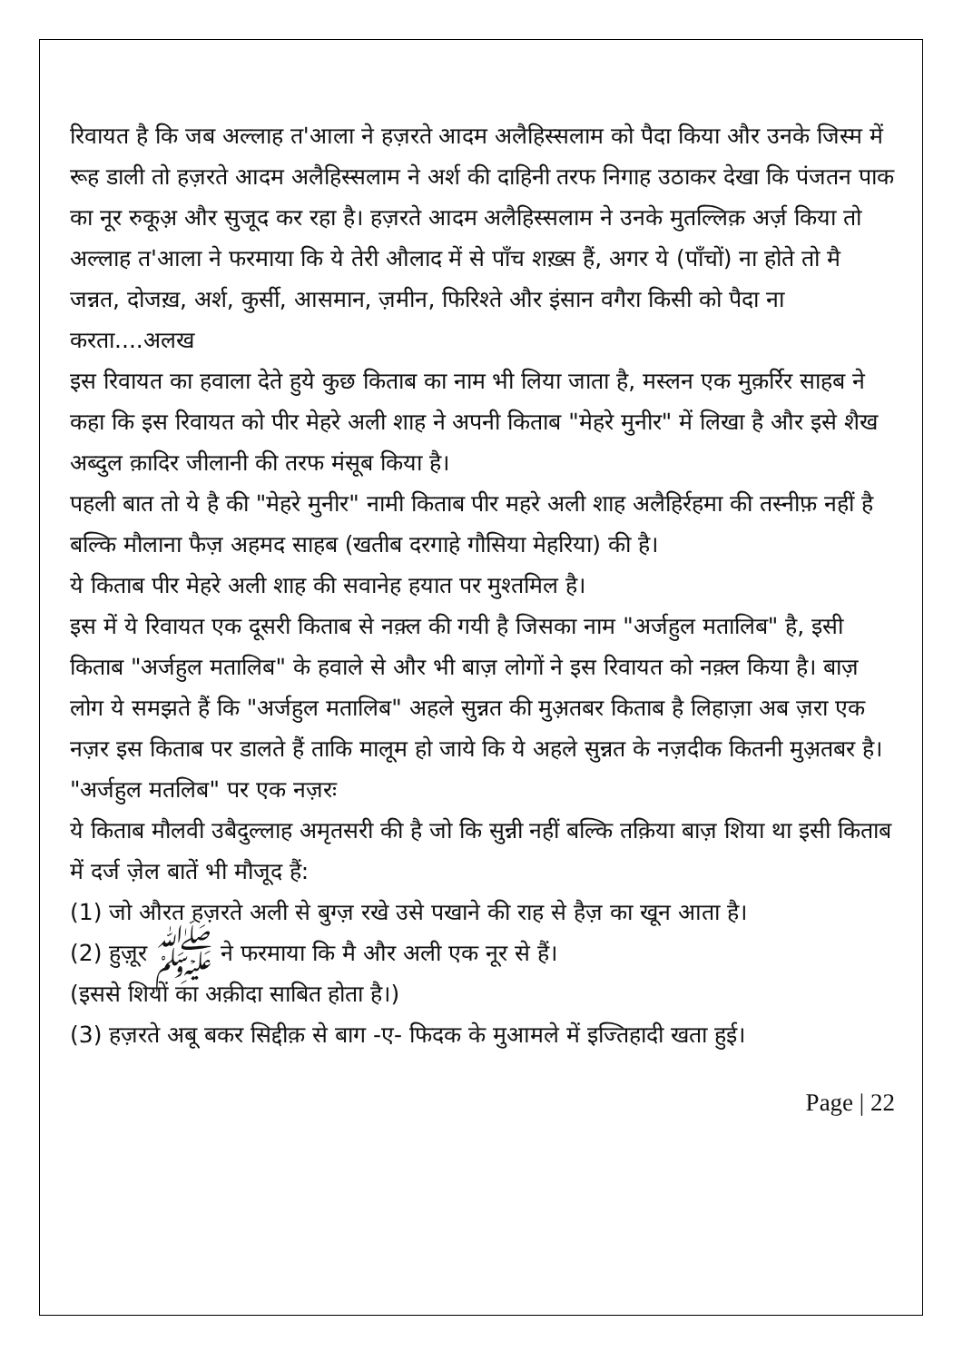रिवायत है कि जब अल्लाह त'आला ने हज़रते आदम अलैहिस्सलाम को पैदा किया और उनके जिस्म में रूह डाली तो हज़रते आदम अलैहिस्सलाम ने अर्श की दाहिनी तरफ निगाह उठाकर देखा कि पंजतन पाक का नूर रुकूअ़ और सुजूद कर रहा है। हज़रते आदम अलैहिस्सलाम ने उनके मुतल्लिक़ अर्ज़ किया तो अल्लाह त'आला ने फरमाया कि ये तेरी औलाद में से पाँच शख़्स हैं, अगर ये (पाँचों) ना होते तो मै जन्नत, दोजख़, अर्श, कुर्सी, आसमान, ज़मीन, फिरिश्ते और इंसान वगैरा किसी को पैदा ना करता....अलख
इस रिवायत का हवाला देते हुये कुछ किताब का नाम भी लिया जाता है, मस्लन एक मुक़र्रिर साहब ने कहा कि इस रिवायत को पीर मेहरे अली शाह ने अपनी किताब "मेहरे मुनीर" में लिखा है और इसे शैख अब्दुल क़ादिर जीलानी की तरफ मंसूब किया है।
पहली बात तो ये है की "मेहरे मुनीर" नामी किताब पीर महरे अली शाह अलैहिर्रहमा की तस्नीफ़ नहीं है बल्कि मौलाना फैज़ अहमद साहब (खतीब दरगाहे गौसिया मेहरिया) की है।
ये किताब पीर मेहरे अली शाह की सवानेह हयात पर मुश्तमिल है।
इस में ये रिवायत एक दूसरी किताब से नक़्ल की गयी है जिसका नाम "अर्जहुल मतालिब" है, इसी किताब "अर्जहुल मतालिब" के हवाले से और भी बाज़ लोगों ने इस रिवायत को नक़्ल किया है। बाज़ लोग ये समझते हैं कि "अर्जहुल मतालिब" अहले सुन्नत की मुअ़तबर किताब है लिहाज़ा अब ज़रा एक नज़र इस किताब पर डालते हैं ताकि मालूम हो जाये कि ये अहले सुन्नत के नज़दीक कितनी मुअ़तबर है।
"अर्जहुल मतलिब" पर एक नज़रः
ये किताब मौलवी उबैदुल्लाह अमृतसरी की है जो कि सुन्नी नहीं बल्कि तक़िया बाज़ शिया था इसी किताब में दर्ज ज़ेल बातें भी मौजूद हैं:
(1) जो औरत हज़रते अली से बुग्ज़ रखे उसे पखाने की राह से हैज़ का खून आता है।
(2) हुज़ूर ﷺ ने फरमाया कि मै और अली एक नूर से हैं।
(इससे शियों का अक़ीदा साबित होता है।)
(3) हज़रते अबू बकर सिद्दीक़ से बाग -ए- फिदक के मुआमले में इज्तिहादी खता हुई।
Page | 22